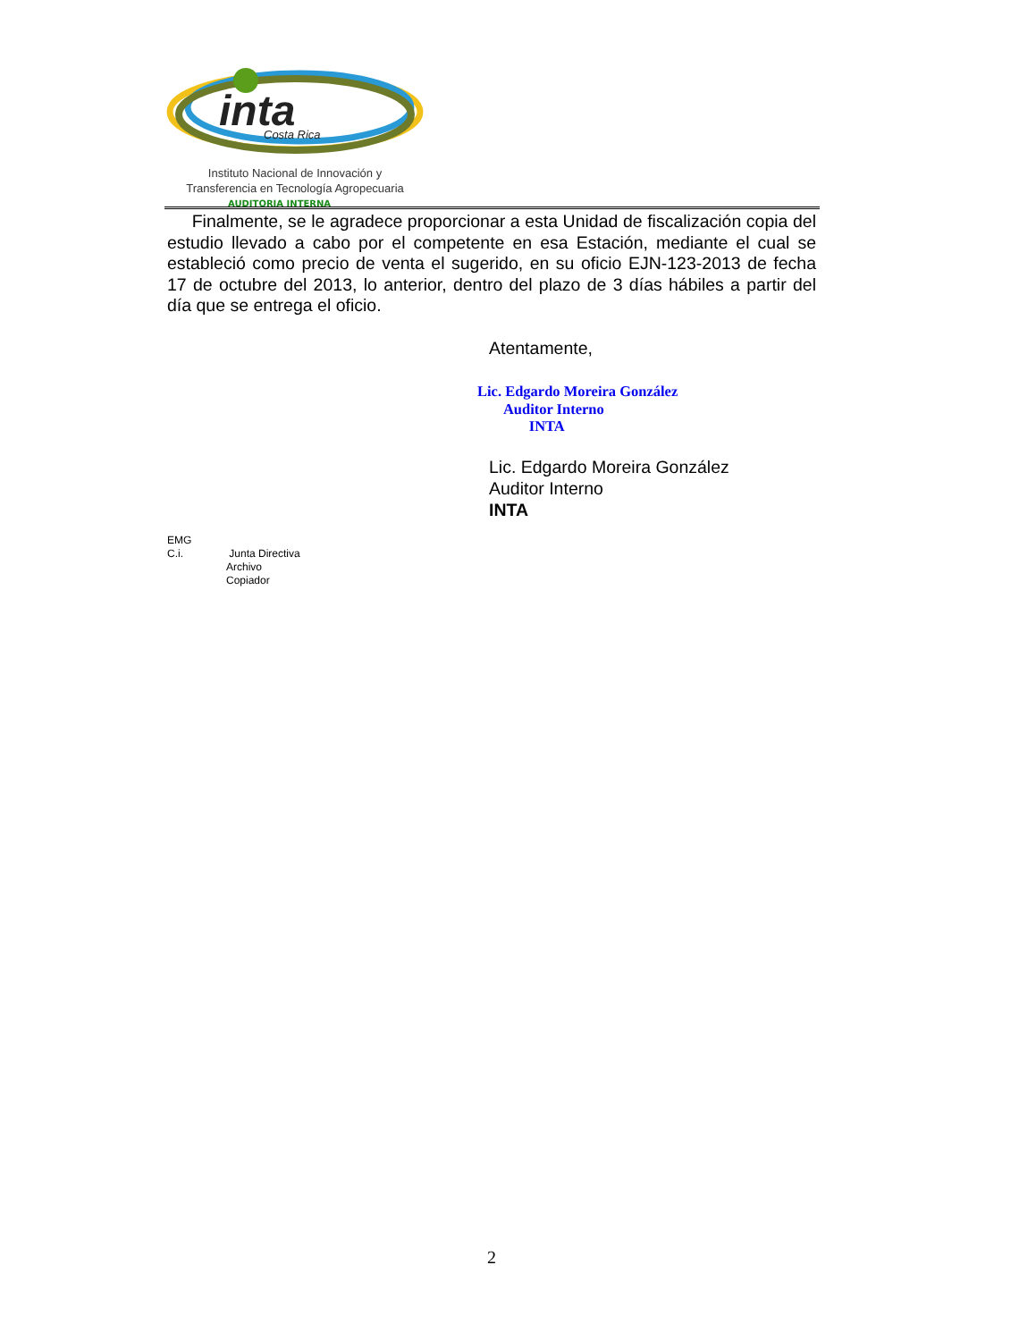inta
Costa Rica
Instituto Nacional de Innovación y
Transferencia en Tecnología Agropecuaria
AUDITORIA INTERNA
Finalmente, se le agradece proporcionar a esta Unidad de fiscalización copia del estudio llevado a cabo por el competente en esa Estación, mediante el cual se estableció como precio de venta el sugerido, en su oficio EJN-123-2013 de fecha 17 de octubre del 2013, lo anterior, dentro del plazo de 3 días hábiles a partir del día que se entrega el oficio.
Atentamente,
Lic. Edgardo Moreira González
Auditor Interno
INTA
Lic. Edgardo Moreira González
Auditor Interno
INTA
EMG
C.i. Junta Directiva
Archivo
Copiador
2